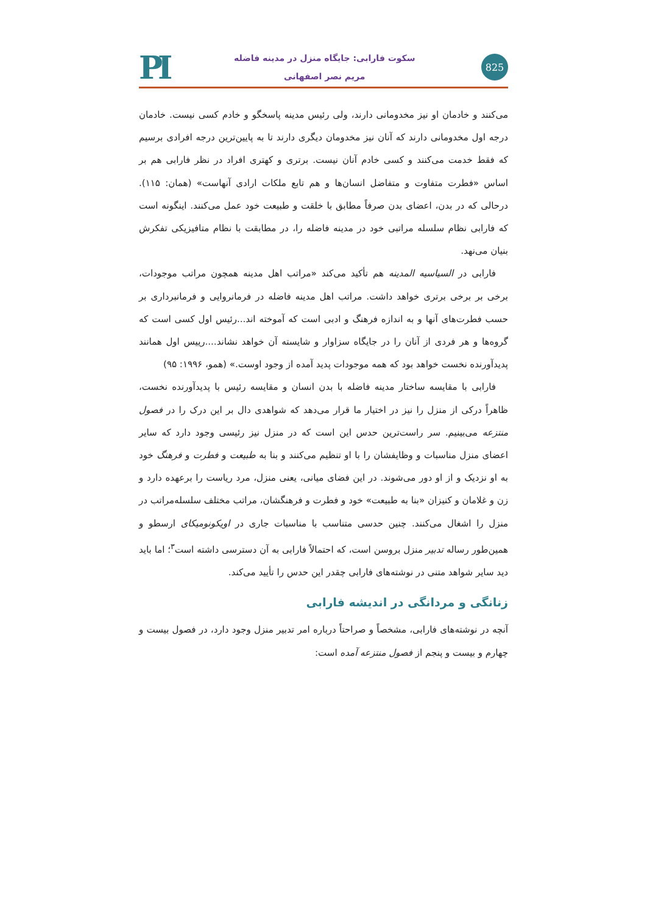PI
سکوت فارابی: جایگاه منزل در مدینه فاضله
مریم نصر اصفهانی
825
می‌کنند و خادمان او نیز مخدومانی دارند، ولی رئیس مدینه پاسخگو و خادم کسی نیست. خادمان درجه اول مخدومانی دارند که آنان نیز مخدومان دیگری دارند تا به پایین‌ترین درجه افرادی برسیم که فقط خدمت می‌کنند و کسی خادم آنان نیست. برتری و کهتری افراد در نظر فارابی هم بر اساس «فطرت متفاوت و متفاضل انسان‌ها و هم تابع ملکات ارادی آنهاست» (همان: ۱۱۵). درحالی که در بدن، اعضای بدن صرفاً مطابق با خلقت و طبیعت خود عمل می‌کنند. اینگونه است که فارابی نظام سلسله مراتبی خود در مدینه فاضله را، در مطابقت با نظام متافیزیکی تفکرش بنیان می‌نهد.
فارابی در السیاسیه المدینه هم تأکید می‌کند «مراتب اهل مدینه همچون مراتب موجودات، برخی بر برخی برتری خواهد داشت. مراتب اهل مدینه فاضله در فرمانروایی و فرمانبرداری بر حسب فطرت‌های آنها و به اندازه فرهنگ و ادبی است که آموخته اند...رئیس اول کسی است که گروه‌ها و هر فردی از آنان را در جایگاه سزاوار و شایسته آن خواهد نشاند....رییس اول همانند پدیدآورنده نخست خواهد بود که همه موجودات پدید آمده از وجود اوست.» (همو، ۱۹۹۶: ۹۵)
فارابی با مقایسه ساختار مدینه فاضله با بدن انسان و مقایسه رئیس با پدیدآورنده نخست، ظاهراً درکی از منزل را نیز در اختیار ما قرار می‌دهد که شواهدی دال بر این درک را در فصول منتزعه می‌بینیم. سر راست‌ترین حدس این است که در منزل نیز رئیسی وجود دارد که سایر اعضای منزل مناسبات و وظایفشان را با او تنظیم می‌کنند و بنا به طبیعت و فطرت و فرهنگ خود به او نزدیک و از او دور می‌شوند. در این فضای میانی، یعنی منزل، مرد ریاست را برعهده دارد و زن و غلامان و کنیزان «بنا به طبیعت» خود و فطرت و فرهنگشان، مراتب مختلف سلسله‌مراتب در منزل را اشغال می‌کنند. چنین حدسی متناسب با مناسبات جاری در اویکونومیکای ارسطو و همین‌طور رساله تدبیر منزل بروسن است، که احتمالاً فارابی به آن دسترسی داشته است<sup>۳</sup>؛ اما باید دید سایر شواهد متنی در نوشته‌های فارابی چقدر این حدس را تأیید می‌کند.
زنانگی و مردانگی در اندیشه فارابی
آنچه در نوشته‌های فارابی، مشخصاً و صراحتاً درباره امر تدبیر منزل وجود دارد، در فصول بیست و چهارم و بیست و پنجم از فصول منتزعه آمده است: